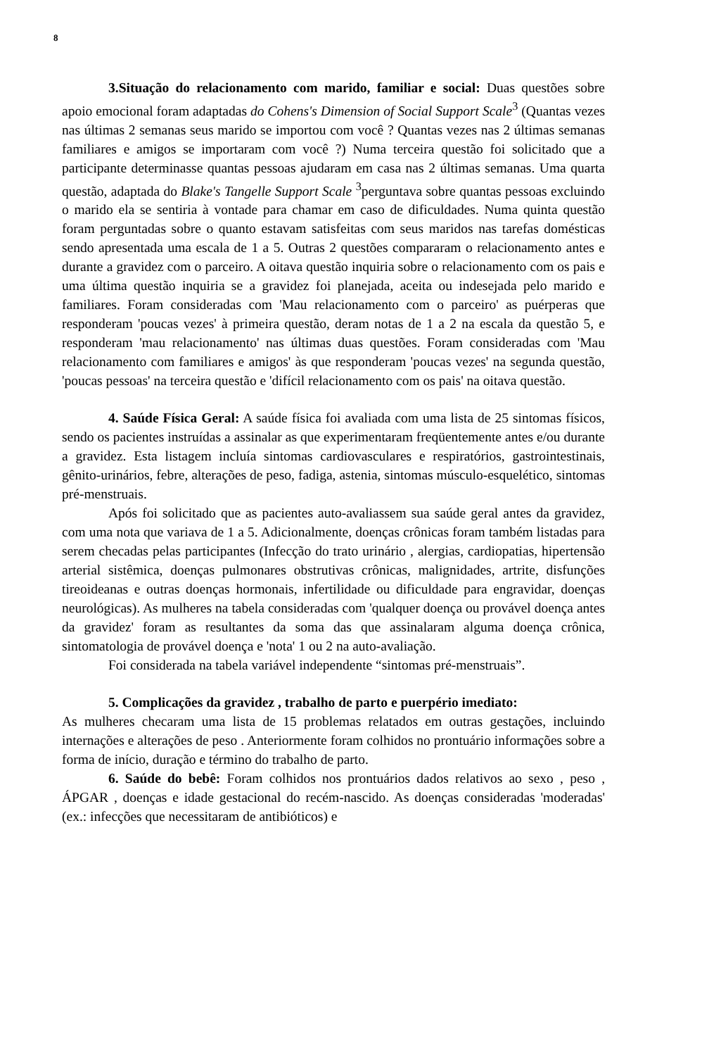8
3.Situação do relacionamento com marido, familiar e social: Duas questões sobre apoio emocional foram adaptadas do Cohens's Dimension of Social Support Scale<sup>3</sup> (Quantas vezes nas últimas 2 semanas seus marido se importou com você ? Quantas vezes nas 2 últimas semanas familiares e amigos se importaram com você ?) Numa terceira questão foi solicitado que a participante determinasse quantas pessoas ajudaram em casa nas 2 últimas semanas. Uma quarta questão, adaptada do Blake's Tangelle Support Scale <sup>3</sup>perguntava sobre quantas pessoas excluindo o marido ela se sentiria à vontade para chamar em caso de dificuldades. Numa quinta questão foram perguntadas sobre o quanto estavam satisfeitas com seus maridos nas tarefas domésticas sendo apresentada uma escala de 1 a 5. Outras 2 questões compararam o relacionamento antes e durante a gravidez com o parceiro. A oitava questão inquiria sobre o relacionamento com os pais e uma última questão inquiria se a gravidez foi planejada, aceita ou indesejada pelo marido e familiares. Foram consideradas com 'Mau relacionamento com o parceiro' as puérperas que responderam 'poucas vezes' à primeira questão, deram notas de 1 a 2 na escala da questão 5, e responderam 'mau relacionamento' nas últimas duas questões. Foram consideradas com 'Mau relacionamento com familiares e amigos' às que responderam 'poucas vezes' na segunda questão, 'poucas pessoas' na terceira questão e 'difícil relacionamento com os pais' na oitava questão.
4. Saúde Física Geral: A saúde física foi avaliada com uma lista de 25 sintomas físicos, sendo os pacientes instruídas a assinalar as que experimentaram freqüentemente antes e/ou durante a gravidez. Esta listagem incluía sintomas cardiovasculares e respiratórios, gastrointestinais, gênito-urinários, febre, alterações de peso, fadiga, astenia, sintomas músculo-esquelético, sintomas pré-menstruais.
Após foi solicitado que as pacientes auto-avaliassem sua saúde geral antes da gravidez, com uma nota que variava de 1 a 5. Adicionalmente, doenças crônicas foram também listadas para serem checadas pelas participantes (Infecção do trato urinário , alergias, cardiopatias, hipertensão arterial sistêmica, doenças pulmonares obstrutivas crônicas, malignidades, artrite, disfunções tireoideanas e outras doenças hormonais, infertilidade ou dificuldade para engravidar, doenças neurológicas). As mulheres na tabela consideradas com 'qualquer doença ou provável doença antes da gravidez' foram as resultantes da soma das que assinalaram alguma doença crônica, sintomatologia de provável doença e 'nota' 1 ou 2 na auto-avaliação.
Foi considerada na tabela variável independente “sintomas pré-menstruais”.
5. Complicações da gravidez , trabalho de parto e puerpério imediato:
As mulheres checaram uma lista de 15 problemas relatados em outras gestações, incluindo internações e alterações de peso . Anteriormente foram colhidos no prontuário informações sobre a forma de início, duração e término do trabalho de parto.
6. Saúde do bebê: Foram colhidos nos prontuários dados relativos ao sexo , peso , ÁPGAR , doenças e idade gestacional do recém-nascido. As doenças consideradas 'moderadas' (ex.: infecções que necessitaram de antibióticos) e